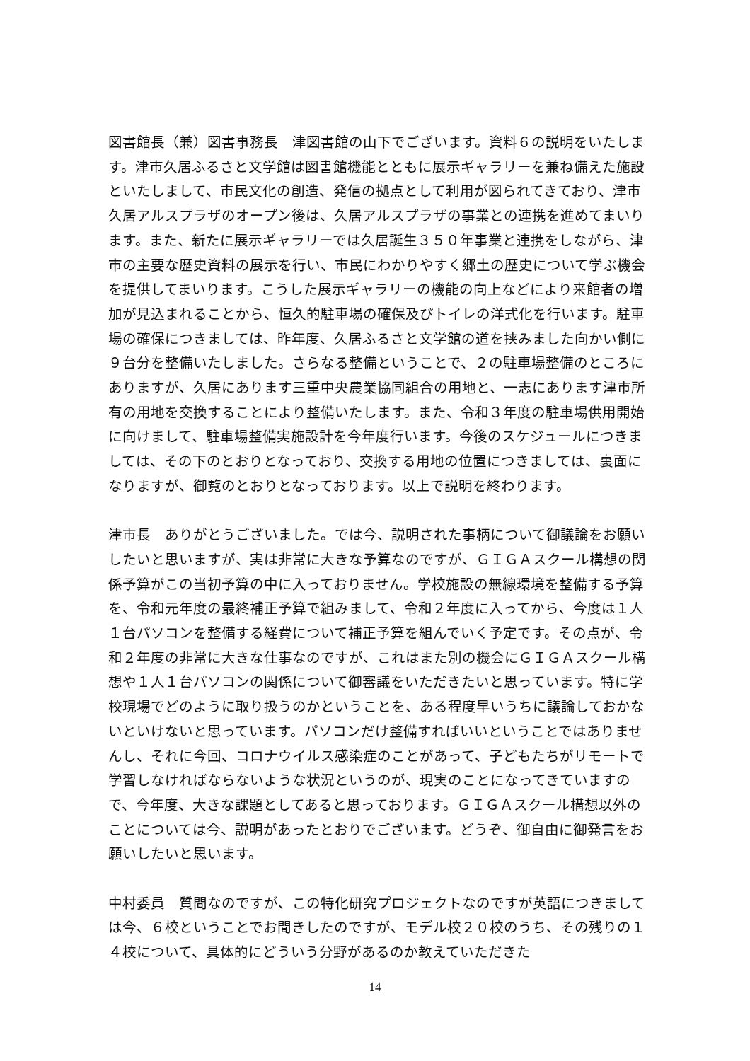図書館長（兼）図書事務長　津図書館の山下でございます。資料６の説明をいたします。津市久居ふるさと文学館は図書館機能とともに展示ギャラリーを兼ね備えた施設といたしまして、市民文化の創造、発信の拠点として利用が図られてきており、津市久居アルスプラザのオープン後は、久居アルスプラザの事業との連携を進めてまいります。また、新たに展示ギャラリーでは久居誕生３５０年事業と連携をしながら、津市の主要な歴史資料の展示を行い、市民にわかりやすく郷土の歴史について学ぶ機会を提供してまいります。こうした展示ギャラリーの機能の向上などにより来館者の増加が見込まれることから、恒久的駐車場の確保及びトイレの洋式化を行います。駐車場の確保につきましては、昨年度、久居ふるさと文学館の道を挟みました向かい側に９台分を整備いたしました。さらなる整備ということで、２の駐車場整備のところにありますが、久居にあります三重中央農業協同組合の用地と、一志にあります津市所有の用地を交換することにより整備いたします。また、令和３年度の駐車場供用開始に向けまして、駐車場整備実施設計を今年度行います。今後のスケジュールにつきましては、その下のとおりとなっており、交換する用地の位置につきましては、裏面になりますが、御覧のとおりとなっております。以上で説明を終わります。
津市長　ありがとうございました。では今、説明された事柄について御議論をお願いしたいと思いますが、実は非常に大きな予算なのですが、ＧＩＧＡスクール構想の関係予算がこの当初予算の中に入っておりません。学校施設の無線環境を整備する予算を、令和元年度の最終補正予算で組みまして、令和２年度に入ってから、今度は１人１台パソコンを整備する経費について補正予算を組んでいく予定です。その点が、令和２年度の非常に大きな仕事なのですが、これはまた別の機会にＧＩＧＡスクール構想や１人１台パソコンの関係について御審議をいただきたいと思っています。特に学校現場でどのように取り扱うのかということを、ある程度早いうちに議論しておかないといけないと思っています。パソコンだけ整備すればいいということではありませんし、それに今回、コロナウイルス感染症のことがあって、子どもたちがリモートで学習しなければならないような状況というのが、現実のことになってきていますので、今年度、大きな課題としてあると思っております。ＧＩＧＡスクール構想以外のことについては今、説明があったとおりでございます。どうぞ、御自由に御発言をお願いしたいと思います。
中村委員　質問なのですが、この特化研究プロジェクトなのですが英語につきましては今、６校ということでお聞きしたのですが、モデル校２０校のうち、その残りの１４校について、具体的にどういう分野があるのか教えていただきた
14